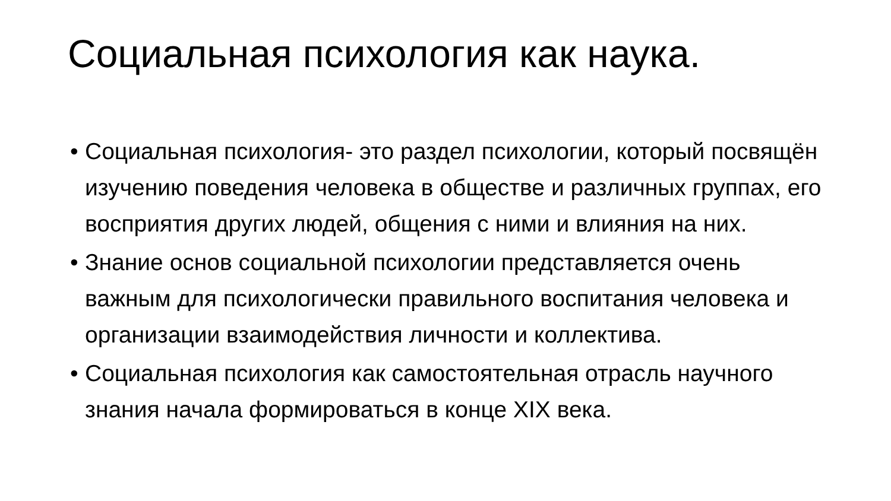Социальная психология как наука.
• Социальная психология- это раздел психологии, который посвящён изучению поведения человека в обществе и различных группах, его восприятия других людей, общения с ними и влияния на них.
• Знание основ социальной психологии представляется очень важным для психологически правильного воспитания человека и организации взаимодействия личности и коллектива.
• Социальная психология как самостоятельная отрасль научного знания начала формироваться в конце XIX века.